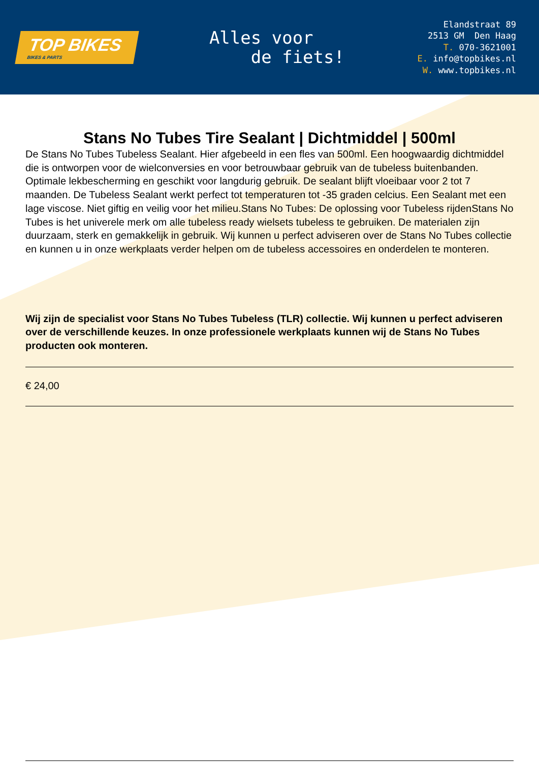TOP BIKES
BIKES & PARTS
Alles voor
de fiets!
Elandstraat 89
2513 GM Den Haag
T. 070-3621001
E. info@topbikes.nl
W. www.topbikes.nl
Stans No Tubes Tire Sealant | Dichtmiddel | 500ml
De Stans No Tubes Tubeless Sealant. Hier afgebeeld in een fles van 500ml. Een hoogwaardig dichtmiddel die is ontworpen voor de wielconversies en voor betrouwbaar gebruik van de tubeless buitenbanden. Optimale lekbescherming en geschikt voor langdurig gebruik. De sealant blijft vloeibaar voor 2 tot 7 maanden. De Tubeless Sealant werkt perfect tot temperaturen tot -35 graden celcius. Een Sealant met een lage viscose. Niet giftig en veilig voor het milieu.Stans No Tubes: De oplossing voor Tubeless rijdenStans No Tubes is het univerele merk om alle tubeless ready wielsets tubeless te gebruiken. De materialen zijn duurzaam, sterk en gemakkelijk in gebruik. Wij kunnen u perfect adviseren over de Stans No Tubes collectie en kunnen u in onze werkplaats verder helpen om de tubeless accessoires en onderdelen te monteren.
Wij zijn de specialist voor Stans No Tubes Tubeless (TLR) collectie. Wij kunnen u perfect adviseren over de verschillende keuzes. In onze professionele werkplaats kunnen wij de Stans No Tubes producten ook monteren.
€ 24,00